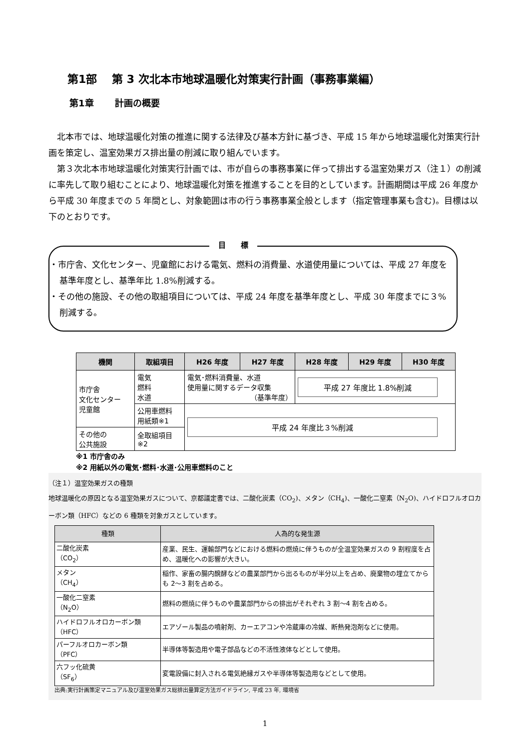第1部　 第 3 次北本市地球温暖化対策実行計画（事務事業編）
第1章　　 計画の概要
北本市では、地球温暖化対策の推進に関する法律及び基本方針に基づき、平成 15 年から地球温暖化対策実行計画を策定し、温室効果ガス排出量の削減に取り組んでいます。
第３次北本市地球温暖化対策実行計画では、市が自らの事務事業に伴って排出する温室効果ガス（注１）の削減に率先して取り組むことにより、地球温暖化対策を推進することを目的としています。計画期間は平成 26 年度から平成 30 年度までの 5 年間とし、対象範囲は市の行う事務事業全般とします（指定管理事業も含む)。目標は以下のとおりです。
目　　標
・市庁舎、文化センター、児童館における電気、燃料の消費量、水道使用量については、平成 27 年度を基準年度とし、基準年比 1.8%削減する。
・その他の施設、その他の取組項目については、平成 24 年度を基準年度とし、平成 30 年度までに３%削減する。
| 機関 | 取組項目 | H26 年度 | H27 年度 | H28 年度 | H29 年度 | H30 年度 |
| --- | --- | --- | --- | --- | --- | --- |
| 市庁舎 文化センター 児童館 | 電気 燃料 水道 | 電気･燃料消費量、水道 使用量に関するデータ収集 （基準年度） | | 平成 27 年度比 1.8%削減 | | |
| | 公用車燃料 用紙類※1 | 平成 24 年度比３%削減 | | | | |
| その他の 公共施設 | 全取組項目 ※2 | | | | | |
※1 市庁舎のみ
※2 用紙以外の電気･燃料･水道･公用車燃料のこと
（注１）温室効果ガスの種類
地球温暖化の原因となる温室効果ガスについて、京都議定書では、二酸化炭素（CO<sub>2</sub>)、メタン（CH<sub>4</sub>)、一酸化二窒素（N<sub>2</sub>O)、ハイドロフルオロカーボン類（HFC）などの 6 種類を対象ガスとしています。
| 種類 | 人為的な発生源 |
| --- | --- |
| 二酸化炭素 （CO<sub>2</sub>） | 産業、民生、運輸部門などにおける燃料の燃焼に伴うものが全温室効果ガスの 9 割程度を占め、温暖化への影響が大きい。 |
| メタン （CH<sub>4</sub>） | 稲作、家畜の腸内醗酵などの農業部門から出るものが半分以上を占め、廃棄物の埋立てからも 2～3 割を占める。 |
| 一酸化二窒素 （N<sub>2</sub>O） | 燃料の燃焼に伴うものや農業部門からの排出がそれぞれ 3 割～4 割を占める。 |
| ハイドロフルオロカーボン類 （HFC） | エアゾール製品の噴射剤、カーエアコンや冷蔵庫の冷媒、断熱発泡剤などに使用。 |
| パーフルオロカーボン類 （PFC） | 半導体等製造用や電子部品などの不活性液体などとして使用。 |
| 六フッ化硫黄 （SF<sub>6</sub>） | 変電設備に封入される電気絶縁ガスや半導体等製造用などとして使用。 |
出典:実行計画策定マニュアル及び温室効果ガス総排出量算定方法ガイドライン, 平成 23 年, 環境省
1